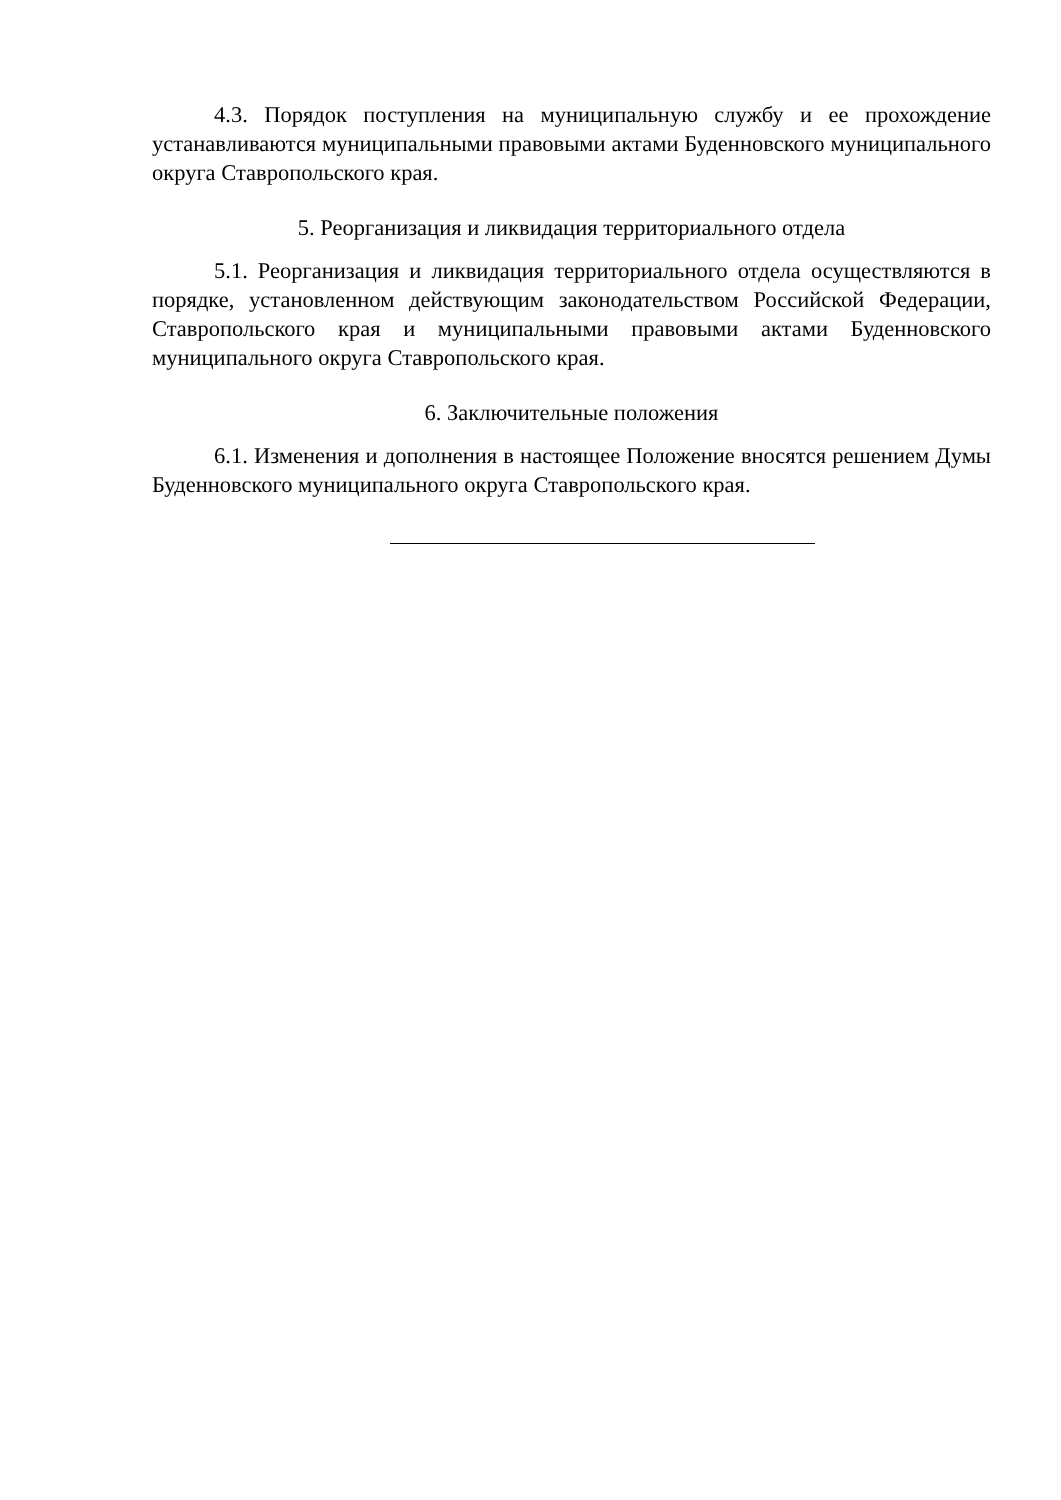4.3. Порядок поступления на муниципальную службу и ее прохождение устанавливаются муниципальными правовыми актами Буденновского муниципального округа Ставропольского края.
5. Реорганизация и ликвидация территориального отдела
5.1. Реорганизация и ликвидация территориального отдела осуществляются в порядке, установленном действующим законодательством Российской Федерации, Ставропольского края и муниципальными правовыми актами Буденновского муниципального округа Ставропольского края.
6. Заключительные положения
6.1. Изменения и дополнения в настоящее Положение вносятся решением Думы Буденновского муниципального округа Ставропольского края.